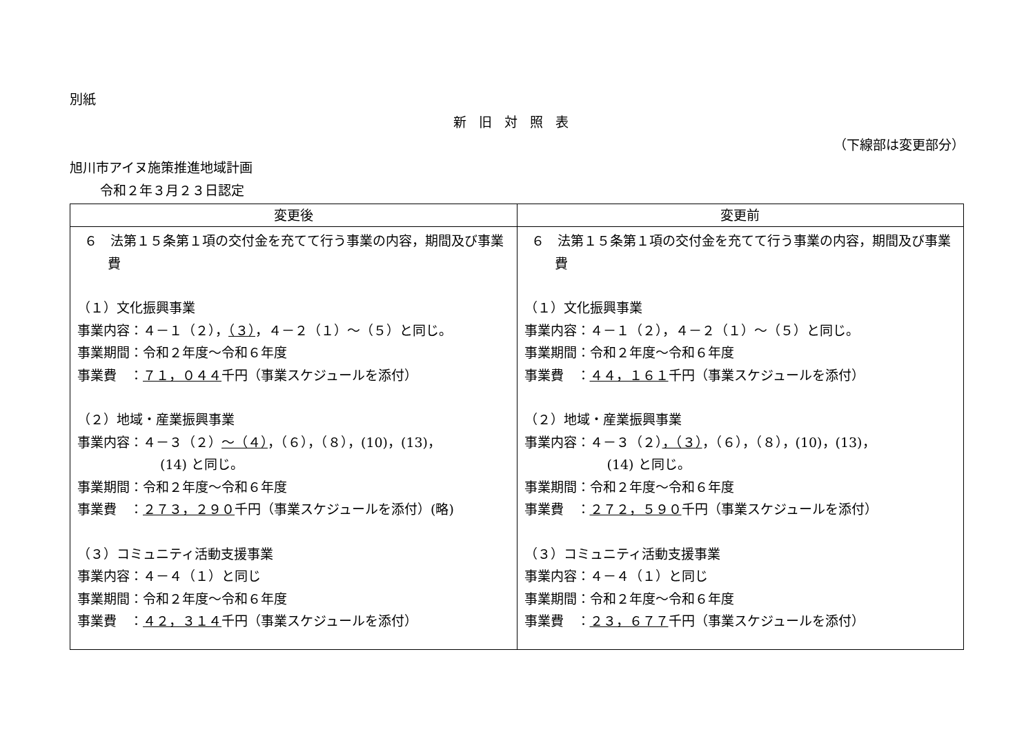別紙
新旧対照表
（下線部は変更部分）
旭川市アイヌ施策推進地域計画
令和２年３月２３日認定
| 変更後 | 変更前 |
| --- | --- |
| ６ 法第１５条第１項の交付金を充てて行う事業の内容，期間及び事業費 （１）文化振興事業 事業内容：４－１（２）， （３） ，４－２（１）～（５）と同じ。 事業期間：令和２年度～令和６年度 事業費 ： ７１，０４４ 千円（事業スケジュールを添付） （２）地域・産業振興事業 事業内容：４－３（２） ～（４） ，（６），（８），(10)，(13)， (14) と同じ。 事業期間：令和２年度～令和６年度 事業費 ： ２７３，２９０ 千円（事業スケジュールを添付）(略) （３）コミュニティ活動支援事業 事業内容：４－４（１）と同じ 事業期間：令和２年度～令和６年度 事業費 ： ４２，３１４ 千円（事業スケジュールを添付） | ６ 法第１５条第１項の交付金を充てて行う事業の内容，期間及び事業費 （１）文化振興事業 事業内容：４－１（２），４－２（１）～（５）と同じ。 事業期間：令和２年度～令和６年度 事業費 ： ４４，１６１ 千円（事業スケジュールを添付） （２）地域・産業振興事業 事業内容：４－３（２） ，（３） ，（６），（８），(10)，(13)， (14) と同じ。 事業期間：令和２年度～令和６年度 事業費 ： ２７２，５９０ 千円（事業スケジュールを添付） （３）コミュニティ活動支援事業 事業内容：４－４（１）と同じ 事業期間：令和２年度～令和６年度 事業費 ： ２３，６７７ 千円（事業スケジュールを添付） |